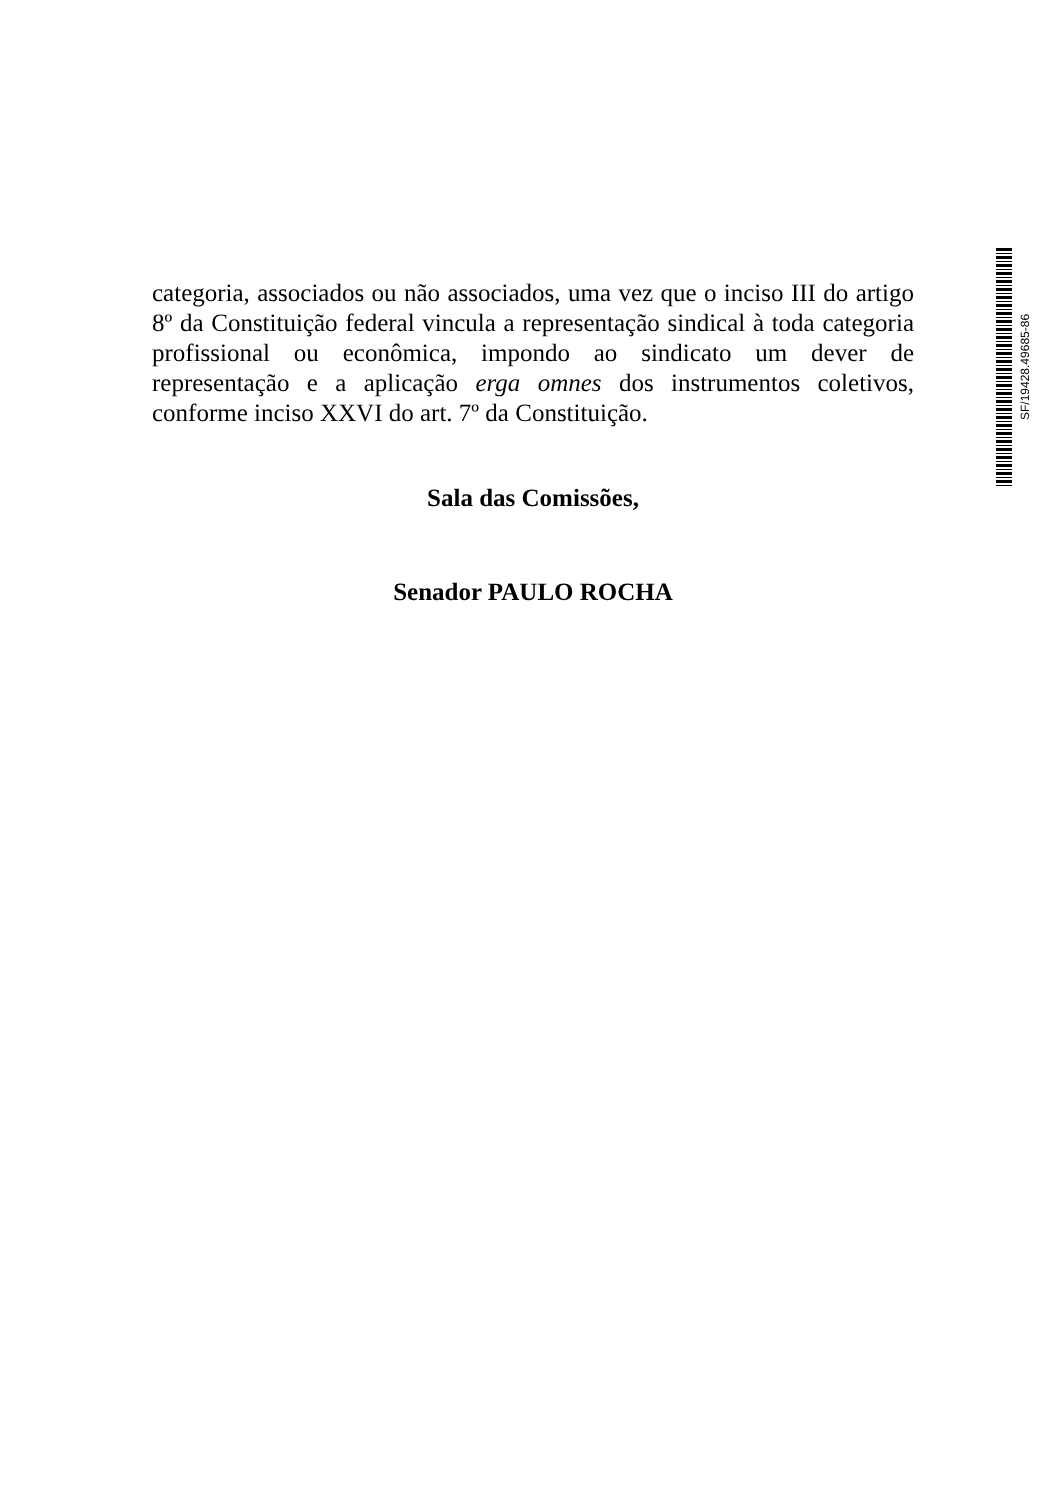categoria, associados ou não associados, uma vez que o inciso III do artigo 8º da Constituição federal vincula a representação sindical à toda categoria profissional ou econômica, impondo ao sindicato um dever de representação e a aplicação erga omnes dos instrumentos coletivos, conforme inciso XXVI do art. 7º da Constituição.
Sala das Comissões,
Senador PAULO ROCHA
SF/19428.49685-86